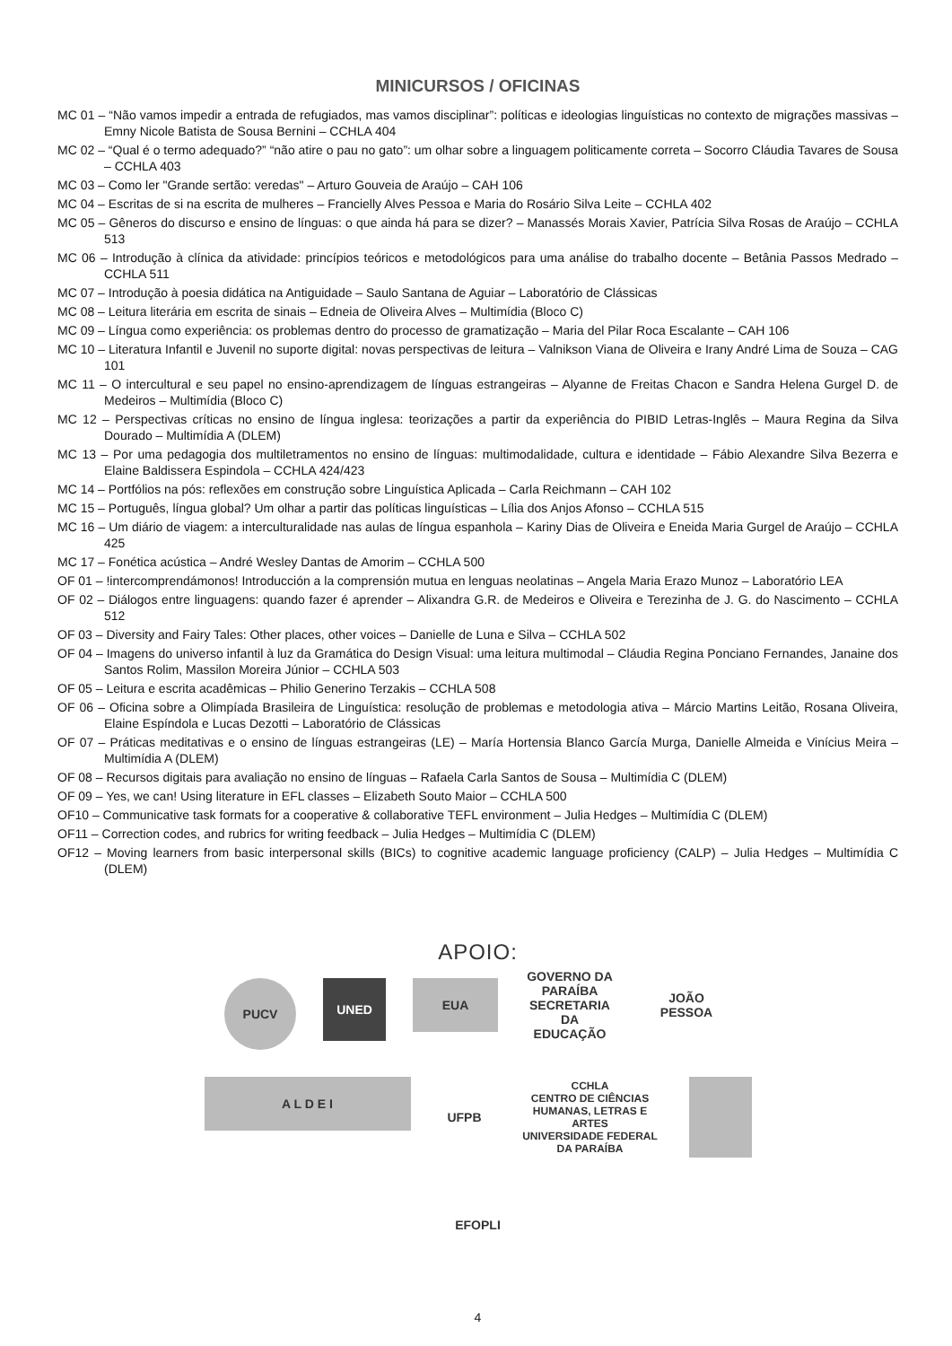MINICURSOS / OFICINAS
MC 01 – “Não vamos impedir a entrada de refugiados, mas vamos disciplinar”: políticas e ideologias linguísticas no contexto de migrações massivas – Emny Nicole Batista de Sousa Bernini – CCHLA 404
MC 02 – “Qual é o termo adequado?” “não atire o pau no gato”: um olhar sobre a linguagem politicamente correta – Socorro Cláudia Tavares de Sousa – CCHLA 403
MC 03 – Como ler "Grande sertão: veredas" – Arturo Gouveia de Araújo – CAH 106
MC 04 – Escritas de si na escrita de mulheres – Francielly Alves Pessoa e Maria do Rosário Silva Leite – CCHLA 402
MC 05 – Gêneros do discurso e ensino de línguas: o que ainda há para se dizer? – Manassés Morais Xavier, Patrícia Silva Rosas de Araújo – CCHLA 513
MC 06 – Introdução à clínica da atividade: princípios teóricos e metodológicos para uma análise do trabalho docente – Betânia Passos Medrado – CCHLA 511
MC 07 – Introdução à poesia didática na Antiguidade – Saulo Santana de Aguiar – Laboratório de Clássicas
MC 08 – Leitura literária em escrita de sinais – Edneia de Oliveira Alves – Multimídia (Bloco C)
MC 09 – Língua como experiência: os problemas dentro do processo de gramatização – Maria del Pilar Roca Escalante – CAH 106
MC 10 – Literatura Infantil e Juvenil no suporte digital: novas perspectivas de leitura – Valnikson Viana de Oliveira e Irany André Lima de Souza – CAG 101
MC 11 – O intercultural e seu papel no ensino-aprendizagem de línguas estrangeiras – Alyanne de Freitas Chacon e Sandra Helena Gurgel D. de Medeiros – Multimídia (Bloco C)
MC 12 – Perspectivas críticas no ensino de língua inglesa: teorizações a partir da experiência do PIBID Letras-Inglês – Maura Regina da Silva Dourado – Multimídia A (DLEM)
MC 13 – Por uma pedagogia dos multiletramentos no ensino de línguas: multimodalidade, cultura e identidade – Fábio Alexandre Silva Bezerra e Elaine Baldissera Espindola – CCHLA 424/423
MC 14 – Portfólios na pós: reflexões em construção sobre Linguística Aplicada – Carla Reichmann – CAH 102
MC 15 – Português, língua global? Um olhar a partir das políticas linguísticas – Lília dos Anjos Afonso – CCHLA 515
MC 16 – Um diário de viagem: a interculturalidade nas aulas de língua espanhola – Kariny Dias de Oliveira e Eneida Maria Gurgel de Araújo – CCHLA 425
MC 17 – Fonética acústica – André Wesley Dantas de Amorim – CCHLA 500
OF 01 – !intercomprendámonos! Introducción a la comprensión mutua en lenguas neolatinas – Angela Maria Erazo Munoz – Laboratório LEA
OF 02 – Diálogos entre linguagens: quando fazer é aprender – Alixandra G.R. de Medeiros e Oliveira e Terezinha de J. G. do Nascimento – CCHLA 512
OF 03 – Diversity and Fairy Tales: Other places, other voices – Danielle de Luna e Silva – CCHLA 502
OF 04 – Imagens do universo infantil à luz da Gramática do Design Visual: uma leitura multimodal – Cláudia Regina Ponciano Fernandes, Janaine dos Santos Rolim, Massilon Moreira Júnior – CCHLA 503
OF 05 – Leitura e escrita acadêmicas – Philio Generino Terzakis – CCHLA 508
OF 06 – Oficina sobre a Olimpíada Brasileira de Linguística: resolução de problemas e metodologia ativa – Márcio Martins Leitão, Rosana Oliveira, Elaine Espíndola e Lucas Dezotti – Laboratório de Clássicas
OF 07 – Práticas meditativas e o ensino de línguas estrangeiras (LE) – María Hortensia Blanco García Murga, Danielle Almeida e Vinícius Meira – Multimídia A (DLEM)
OF 08 – Recursos digitais para avaliação no ensino de línguas – Rafaela Carla Santos de Sousa – Multimídia C (DLEM)
OF 09 – Yes, we can! Using literature in EFL classes – Elizabeth Souto Maior – CCHLA 500
OF10 – Communicative task formats for a cooperative & collaborative TEFL environment – Julia Hedges – Multimídia C (DLEM)
OF11 – Correction codes, and rubrics for writing feedback – Julia Hedges – Multimídia C (DLEM)
OF12 – Moving learners from basic interpersonal skills (BICs) to cognitive academic language proficiency (CALP) – Julia Hedges – Multimídia C (DLEM)
APOIO:
PUCV
UNED
EUA
GOVERNO DA PARAÍBA
SECRETARIA DA EDUCAÇÃO
JOÃO PESSOA
A L D E I
UFPB
CCHLA
CENTRO DE CIÊNCIAS HUMANAS, LETRAS E ARTES
UNIVERSIDADE FEDERAL DA PARAÍBA
EFOPLI
4